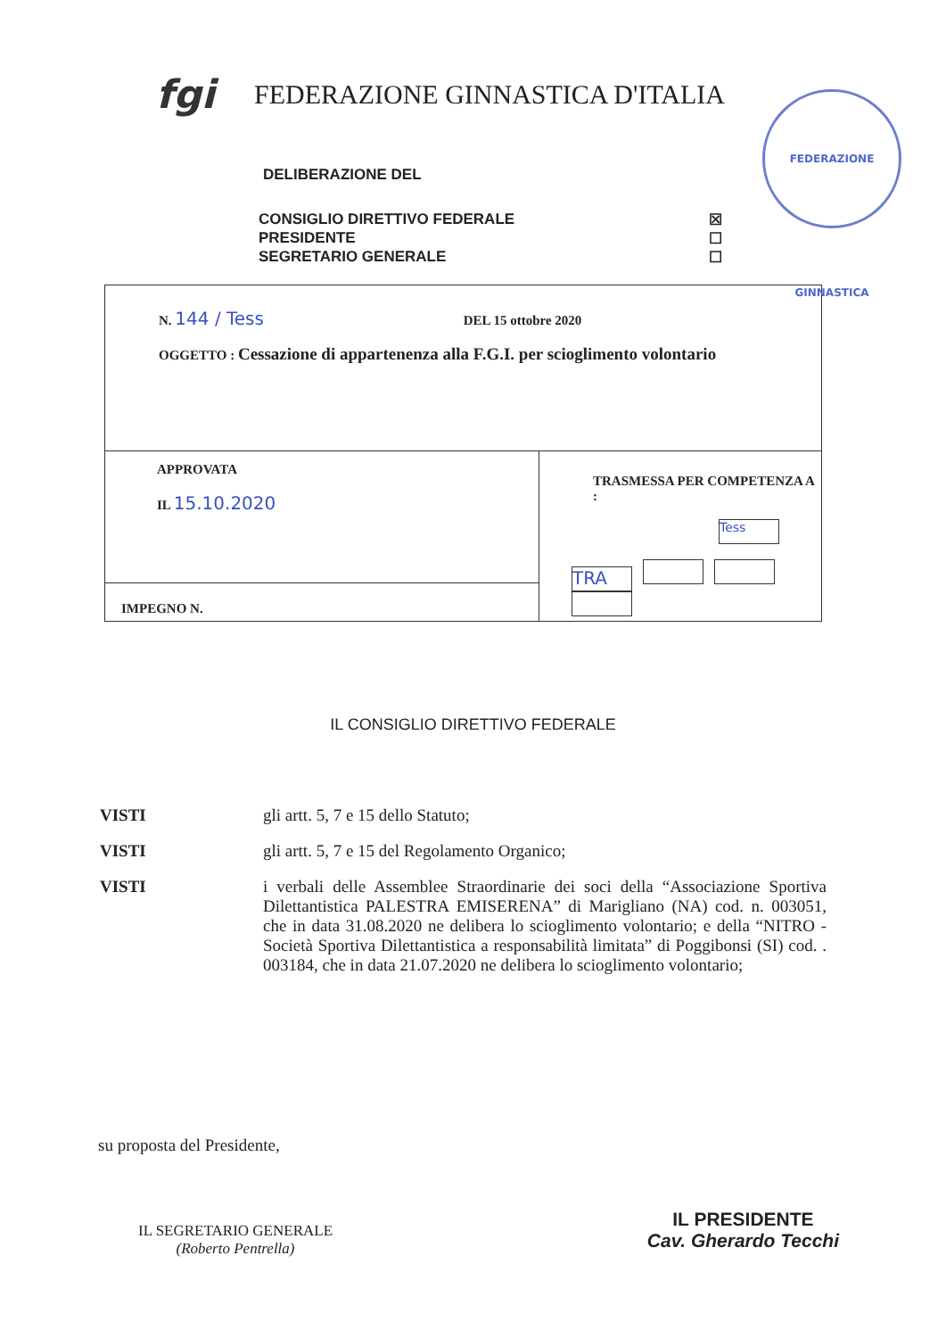fgi
FEDERAZIONE GINNASTICA D'ITALIA
FEDERAZIONE GINNASTICA
DELIBERAZIONE DEL
CONSIGLIO DIRETTIVO FEDERALE ☒
PRESIDENTE ☐
SEGRETARIO GENERALE ☐
| N. 144 / Tess DEL 15 ottobre 2020 OGGETTO : Cessazione di appartenenza alla F.G.I. per scioglimento volontario | |
| APPROVATA IL 15.10.2020 | TRASMESSA PER COMPETENZA A : Tess TRA |
| IMPEGNO N. | |
IL CONSIGLIO DIRETTIVO FEDERALE
VISTI gli artt. 5, 7 e 15 dello Statuto;
VISTI gli artt. 5, 7 e 15 del Regolamento Organico;
VISTI i verbali delle Assemblee Straordinarie dei soci della “Associazione Sportiva Dilettantistica PALESTRA EMISERENA” di Marigliano (NA) cod. n. 003051, che in data 31.08.2020 ne delibera lo scioglimento volontario; e della “NITRO - Società Sportiva Dilettantistica a responsabilità limitata” di Poggibonsi (SI) cod. . 003184, che in data 21.07.2020 ne delibera lo scioglimento volontario;
su proposta del Presidente,
IL SEGRETARIO GENERALE
(Roberto Pentrella)
IL PRESIDENTE
Cav. Gherardo Tecchi